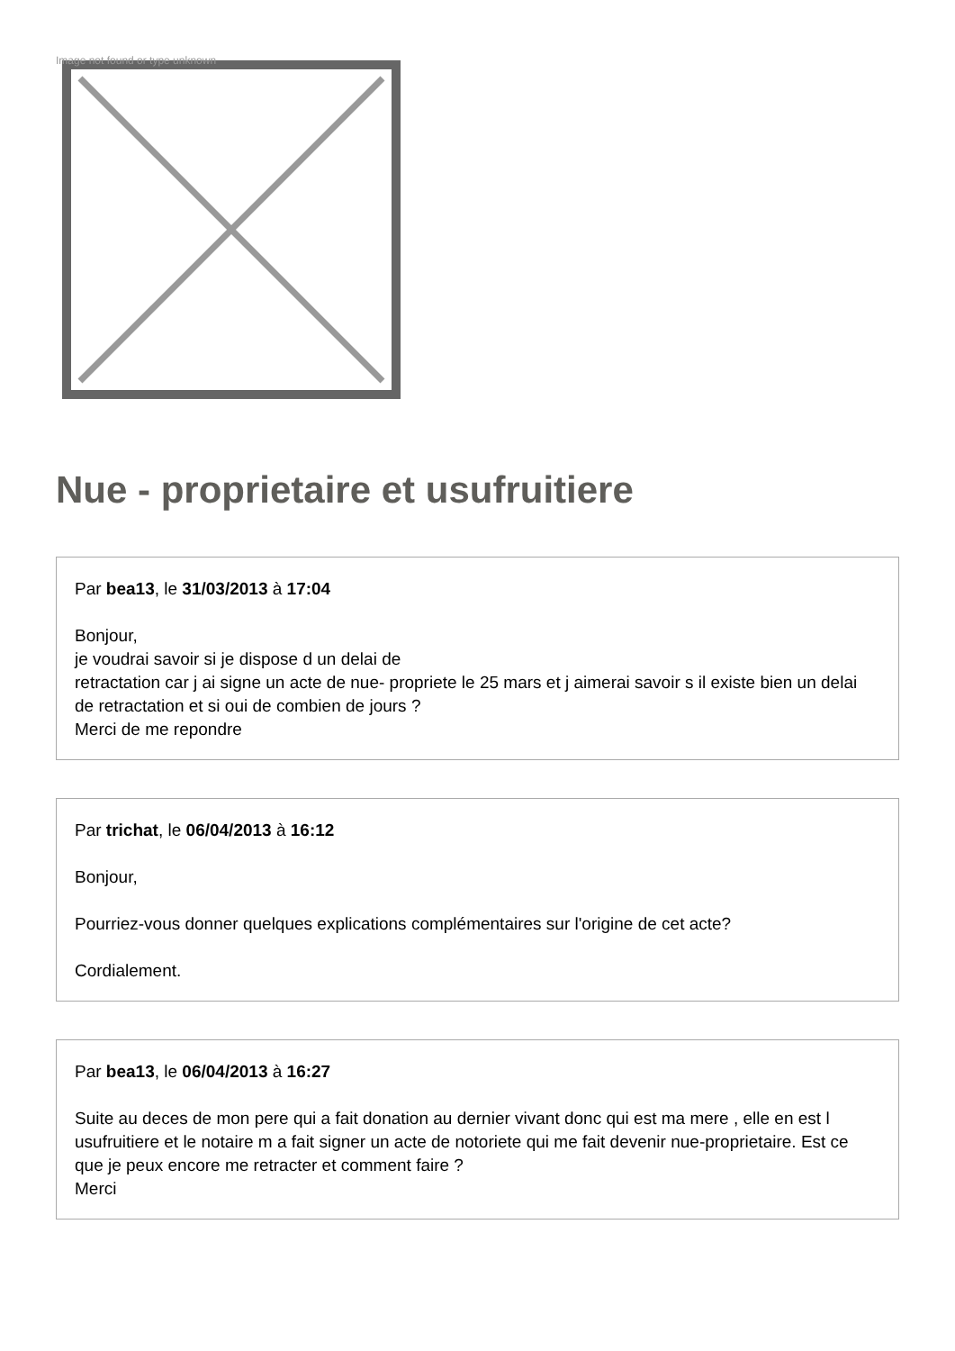Image not found or type unknown
Nue - proprietaire et usufruitiere
Par bea13, le 31/03/2013 à 17:04
Bonjour,
je voudrai savoir si je dispose d un delai de
retractation car j ai signe un acte de nue- propriete le 25 mars et j aimerai savoir s il existe bien un delai de retractation et si oui de combien de jours ?
Merci de me repondre
Par trichat, le 06/04/2013 à 16:12
Bonjour,
Pourriez-vous donner quelques explications complémentaires sur l'origine de cet acte?
Cordialement.
Par bea13, le 06/04/2013 à 16:27
Suite au deces de mon pere qui a fait donation au dernier vivant donc qui est ma mere , elle en est l usufruitiere et le notaire m a fait signer un acte de notoriete qui me fait devenir nue-proprietaire. Est ce que je peux encore me retracter et comment faire ?
Merci